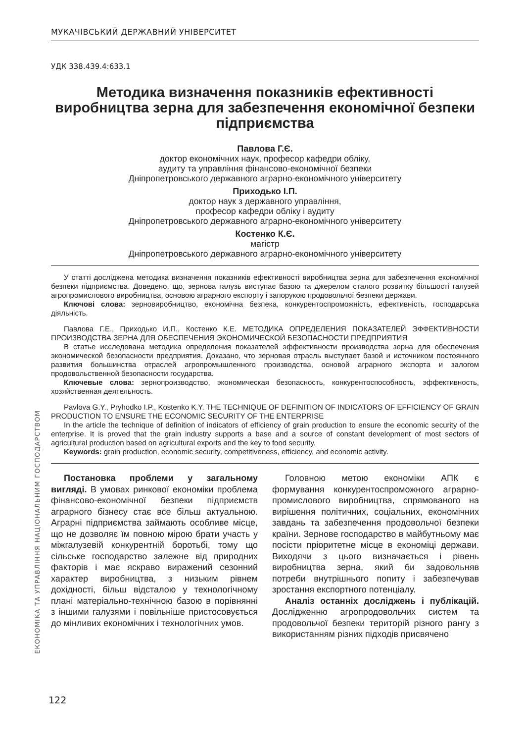МУКАЧІВСЬКИЙ ДЕРЖАВНИЙ УНІВЕРСИТЕТ
ЕКОНОМІКА ТА УПРАВЛІННЯ НАЦІОНАЛЬНИМ ГОСПОДАРСТВОМ
УДК 338.439.4:633.1
Методика визначення показників ефективності виробництва зерна для забезпечення економічної безпеки підприємства
Павлова Г.Є.
доктор економічних наук, професор кафедри обліку,
аудиту та управління фінансово-економічної безпеки
Дніпропетровського державного аграрно-економічного університету
Приходько І.П.
доктор наук з державного управління,
професор кафедри обліку і аудиту
Дніпропетровського державного аграрно-економічного університету
Костенко К.Є.
магістр
Дніпропетровського державного аграрно-економічного університету
У статті досліджена методика визначення показників ефективності виробництва зерна для забезпечення економічної безпеки підприємства. Доведено, що, зернова галузь виступає базою та джерелом сталого розвитку більшості галузей агропромислового виробництва, основою аграрного експорту і запорукою продовольчої безпеки держави.
Ключові слова: зерновиробництво, економічна безпека, конкурентоспроможність, ефективність, господарська діяльність.
Павлова Г.Е., Приходько И.П., Костенко К.Е. МЕТОДИКА ОПРЕДЕЛЕНИЯ ПОКАЗАТЕЛЕЙ ЭФФЕКТИВНОСТИ ПРОИЗВОДСТВА ЗЕРНА ДЛЯ ОБЕСПЕЧЕНИЯ ЭКОНОМИЧЕСКОЙ БЕЗОПАСНОСТИ ПРЕДПРИЯТИЯ
В статье исследована методика определения показателей эффективности производства зерна для обеспечения экономической безопасности предприятия. Доказано, что зерновая отрасль выступает базой и источником постоянного развития большинства отраслей агропромышленного производства, основой аграрного экспорта и залогом продовольственной безопасности государства.
Ключевые слова: зернопроизводство, экономическая безопасность, конкурентоспособность, эффективность, хозяйственная деятельность.
Pavlova G.Y., Pryhodko I.P., Kostenko K.Y. THE TECHNIQUE OF DEFINITION OF INDICATORS OF EFFICIENCY OF GRAIN PRODUCTION TO ENSURE THE ECONOMIC SECURITY OF THE ENTERPRISE
In the article the technique of definition of indicators of efficiency of grain production to ensure the economic security of the enterprise. It is proved that the grain industry supports a base and a source of constant development of most sectors of agricultural production based on agricultural exports and the key to food security.
Keywords: grain production, economic security, competitiveness, efficiency, and economic activity.
Постановка проблеми у загальному вигляді. В умовах ринкової економіки проблема фінансово-економічної безпеки підприємств аграрного бізнесу стає все більш актуальною. Аграрні підприємства займають особливе місце, що не дозволяє їм повною мірою брати участь у міжгалузевій конкурентній боротьбі, тому що сільське господарство залежне від природних факторів і має яскраво виражений сезонний характер виробництва, з низьким рівнем дохідності, більш відсталою у технологічному плані матеріально-технічною базою в порівнянні з іншими галузями і повільніше пристосовується до мінливих економічних і технологічних умов.
Головною метою економіки АПК є формування конкурентоспроможного аграрно-промислового виробництва, спрямованого на вирішення політичних, соціальних, економічних завдань та забезпечення продовольчої безпеки країни. Зернове господарство в майбутньому має посісти пріоритетне місце в економіці держави. Виходячи з цього визначається і рівень виробництва зерна, який би задовольняв потреби внутрішнього попиту і забезпечував зростання експортного потенціалу.
Аналіз останніх досліджень і публікацій. Дослідженню агропродовольчих систем та продовольчої безпеки територій різного рангу з використанням різних підходів присвячено
122